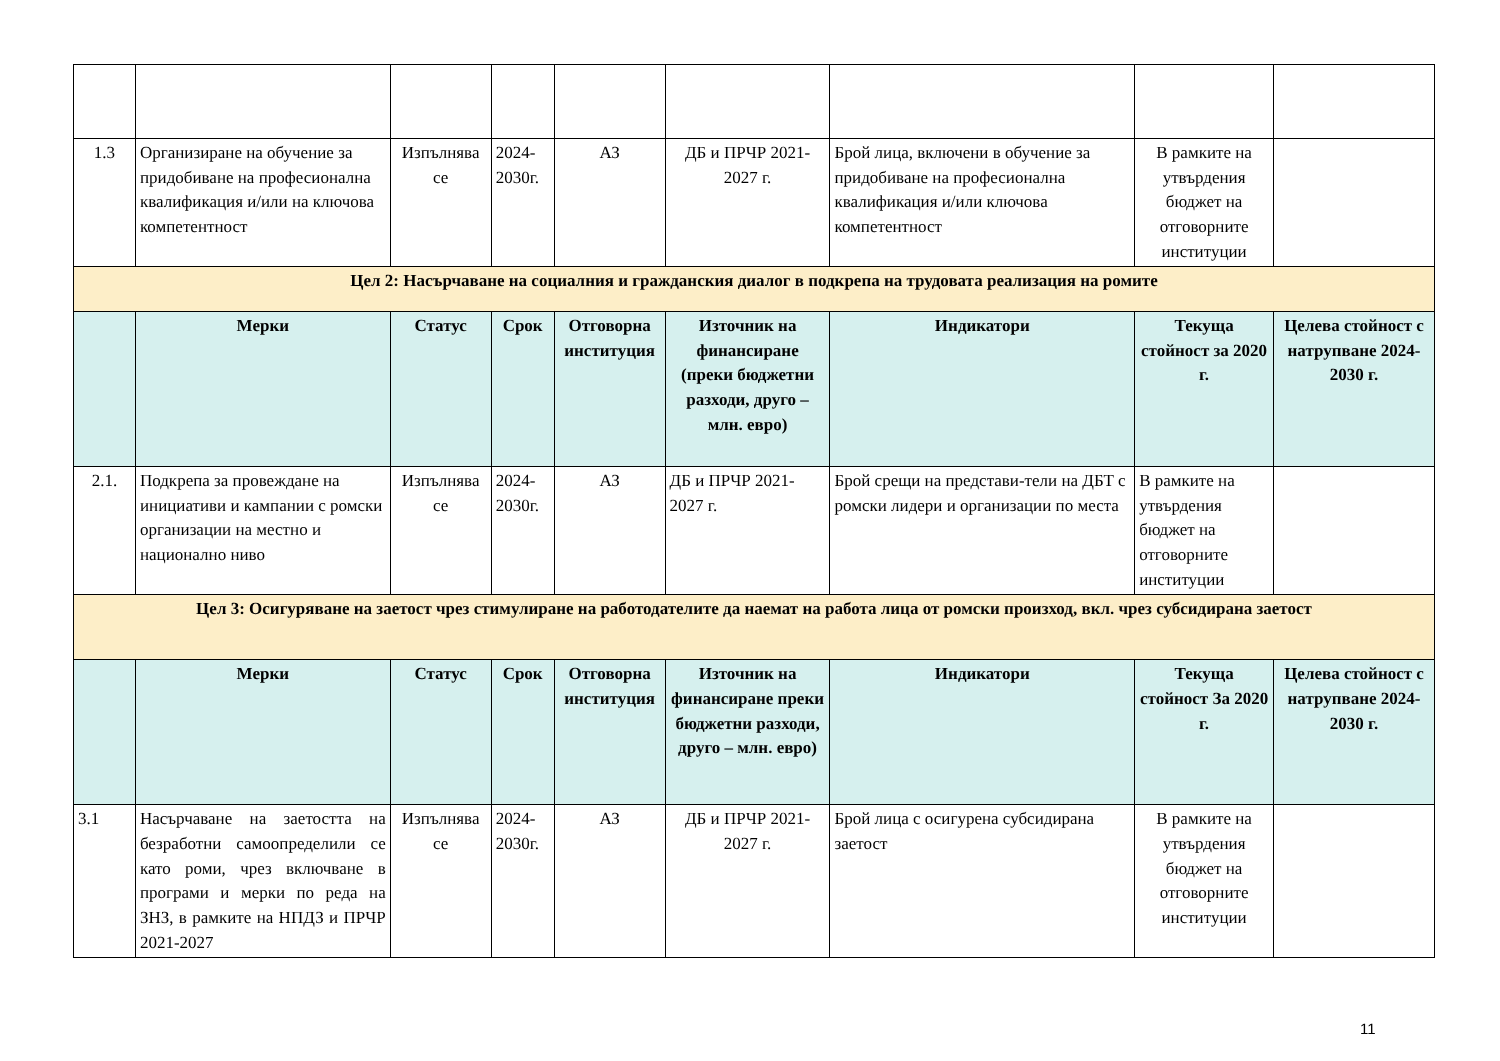| 1.3 | Организиране на обучение за придобиване на професионална квалификация и/или на ключова компетентност | Изпълнява се | 2024-2030г. | АЗ | ДБ и ПРЧР 2021-2027 г. | Брой лица, включени в обучение за придобиване на професионална квалификация и/или ключова компетентност | В рамките на утвърдения бюджет на отговорните институции | |
| Цел 2: Насърчаване на социалния и гражданския диалог в подкрепа на трудовата реализация на ромите | | | | | | | | |
| | Мерки | Статус | Срок | Отговорна институция | Източник на финансиране (преки бюджетни разходи, друго – млн. евро) | Индикатори | Текуща стойност за 2020 г. | Целева стойност с натрупване 2024-2030 г. |
| 2.1. | Подкрепа за провеждане на инициативи и кампании с ромски организации на местно и национално ниво | Изпълнява се | 2024-2030г. | АЗ | ДБ и ПРЧР 2021-2027 г. | Брой срещи на представи-тели на ДБТ с ромски лидери и организации по места | В рамките на утвърдения бюджет на отговорните институции | |
| Цел 3: Осигуряване на заетост чрез стимулиране на работодателите да наемат на работа лица от ромски произход, вкл. чрез субсидирана заетост | | | | | | | | |
| | Мерки | Статус | Срок | Отговорна институция | Източник на финансиране преки бюджетни разходи, друго – млн. евро) | Индикатори | Текуща стойност За 2020 г. | Целева стойност с натрупване 2024-2030 г. |
| 3.1 | Насърчаване на заетостта на безработни самоопределили се като роми, чрез включване в програми и мерки по реда на ЗНЗ, в рамките на НПДЗ и ПРЧР 2021-2027 | Изпълнява се | 2024-2030г. | АЗ | ДБ и ПРЧР 2021-2027 г. | Брой лица с осигурена субсидирана заетост | В рамките на утвърдения бюджет на отговорните институции | |
11